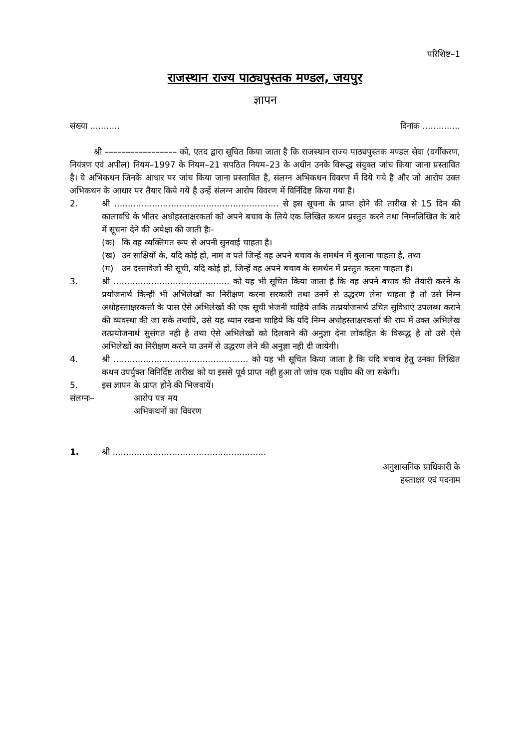परिशिष्ट–1
राजस्थान राज्य पाठ्यपुस्तक मण्डल, जयपुर
ज्ञापन
संख्या ........... दिनांक ..............
श्री ––––––––––––––––– को, एतद द्वारा सूचित किया जाता है कि राजस्थान राज्य पाठ्यपुस्तक मण्डल सेवा (वर्गीकरण, नियंत्रण एवं अपील) नियम–1997 के नियम–21 सपठित नियम–23 के अधीन उनके विरूद्ध संयुक्त जांच किया जाना प्रस्तावित है। वे अभिकथन जिनके आधार पर जांच किया जाना प्रस्तावित है, संलग्न अभिकथन विवरण में दिये गये है और जो आरोप उक्त अभिकथन के आधार पर तैयार किये गये है उन्हें संलग्न आरोप विवरण में विर्निदिष्ट किया गया है।
2. श्री ............................................................. से इस सूचना के प्राप्त होने की तारीख से 15 दिन की कालावधि के भीतर अधोहस्ताक्षरकर्ता को अपने बचाव के लिये एक लिखित कथन प्रस्तुत करने तथा निम्नलिखित के बारे में सूचना देने की अपेक्षा की जाती हैः–
(क) कि वह व्यक्तिगत रूप से अपनी सुनवाई चाहता है।
(ख) उन साक्षियों के, यदि कोई हो, नाम व पते जिन्हें वह अपने बचाव के समर्थन में बुलाना चाहता है, तथा
(ग) उन दस्तावेजों की सूची, यदि कोई हो, जिन्हें वह अपने बचाव के समर्थन में प्रस्तुत करना चाहता है।
3. श्री ........................................... को यह भी सूचित किया जाता है कि वह अपने बचाव की तैयारी करने के प्रयोजनार्थ किन्ही भी अभिलेखों का निरीक्षण करना सरकारी तथा उनमें से उद्धरण लेना चाहता है तो उसे निम्न अधोहस्ताक्षरकर्त्ता के पास ऐसे अभिलेखों की एक सूची भेजनी चाहिये ताकि तत्प्रयोजनार्थ उचित सुविधाएं उपलब्ध कराने की व्यवस्था की जा सके तथापि, उसे यह ध्यान रखना चाहिये कि यदि निम्न अधोहस्ताक्षरकर्त्ता की राय में उक्त अभिलेख तत्प्रयोजनार्थ सुसंगत नही है तथा ऐसे अभिलेखों को दिलवाने की अनुज्ञा देना लोकहित के विरूद्ध है तो उसे ऐसे अभिलेखों का निरीक्षण करने या उनमें से उद्धरण लेने की अनुज्ञा नही दी जायेगी।
4. श्री .................................................. को यह भी सूचित किया जाता है कि यदि बचाव हेतु उनका लिखित कथन उपर्युक्त विनिर्दिष्ट तारीख को या इससे पूर्व प्राप्त नही हुआ तो जांच एक पक्षीय की जा सकेगी।
5. इस ज्ञापन के प्राप्त होने की भिजवायें।
संलग्नः– आरोप पत्र मय
अभिकथनों का विवरण
1. श्री .........................................................
अनुशासनिक प्राधिकारी के
हस्ताक्षर एवं पदनाम